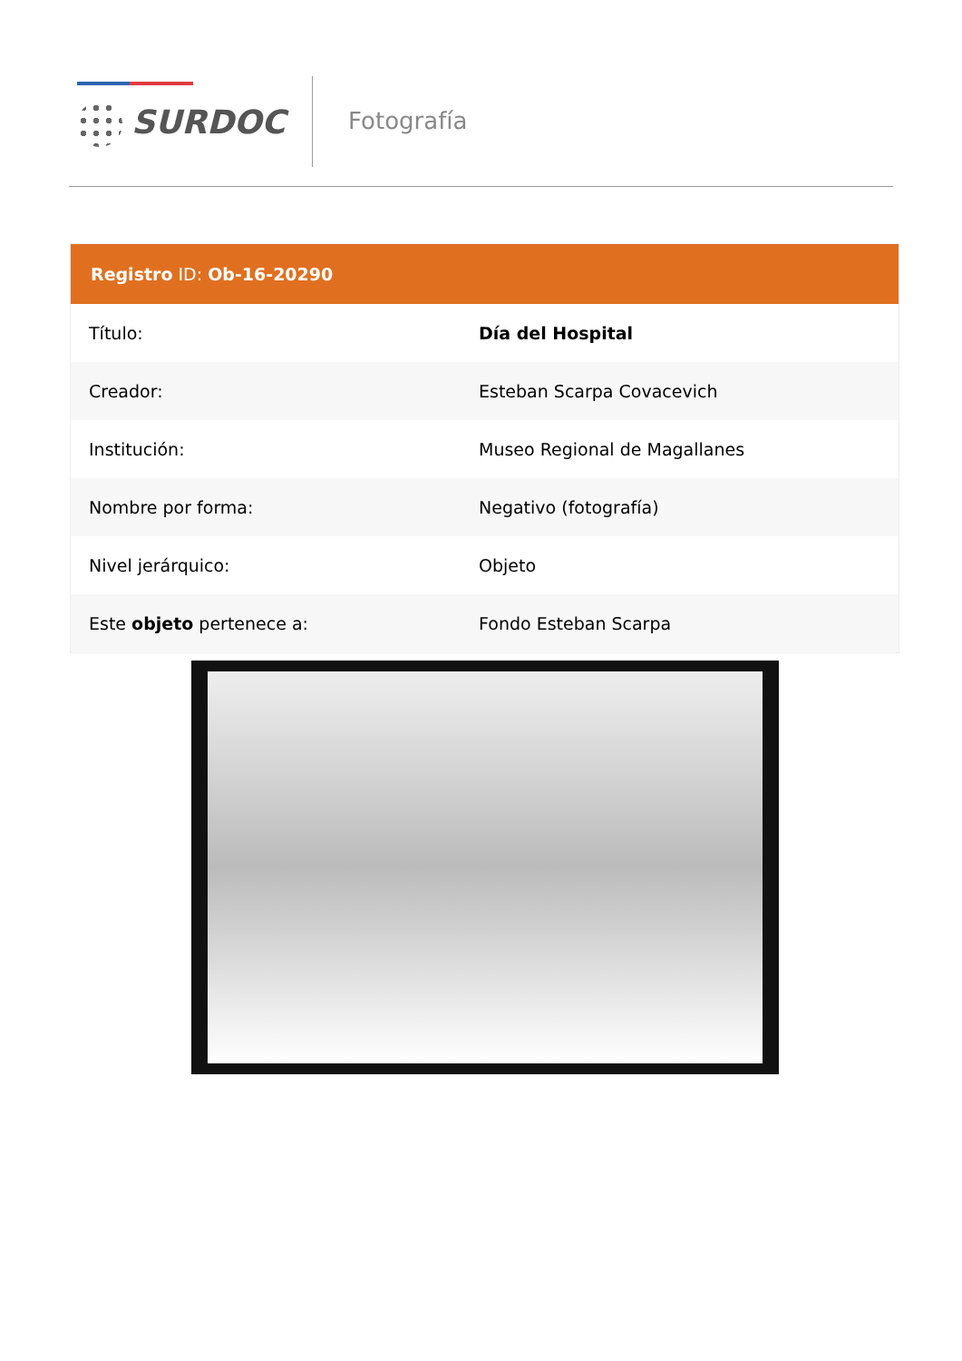SURDOC Fotografía
| Registro ID: Ob-16-20290 | |
| --- | --- |
| Título: | Día del Hospital |
| Creador: | Esteban Scarpa Covacevich |
| Institución: | Museo Regional de Magallanes |
| Nombre por forma: | Negativo (fotografía) |
| Nivel jerárquico: | Objeto |
| Este objeto pertenece a: | Fondo Esteban Scarpa |